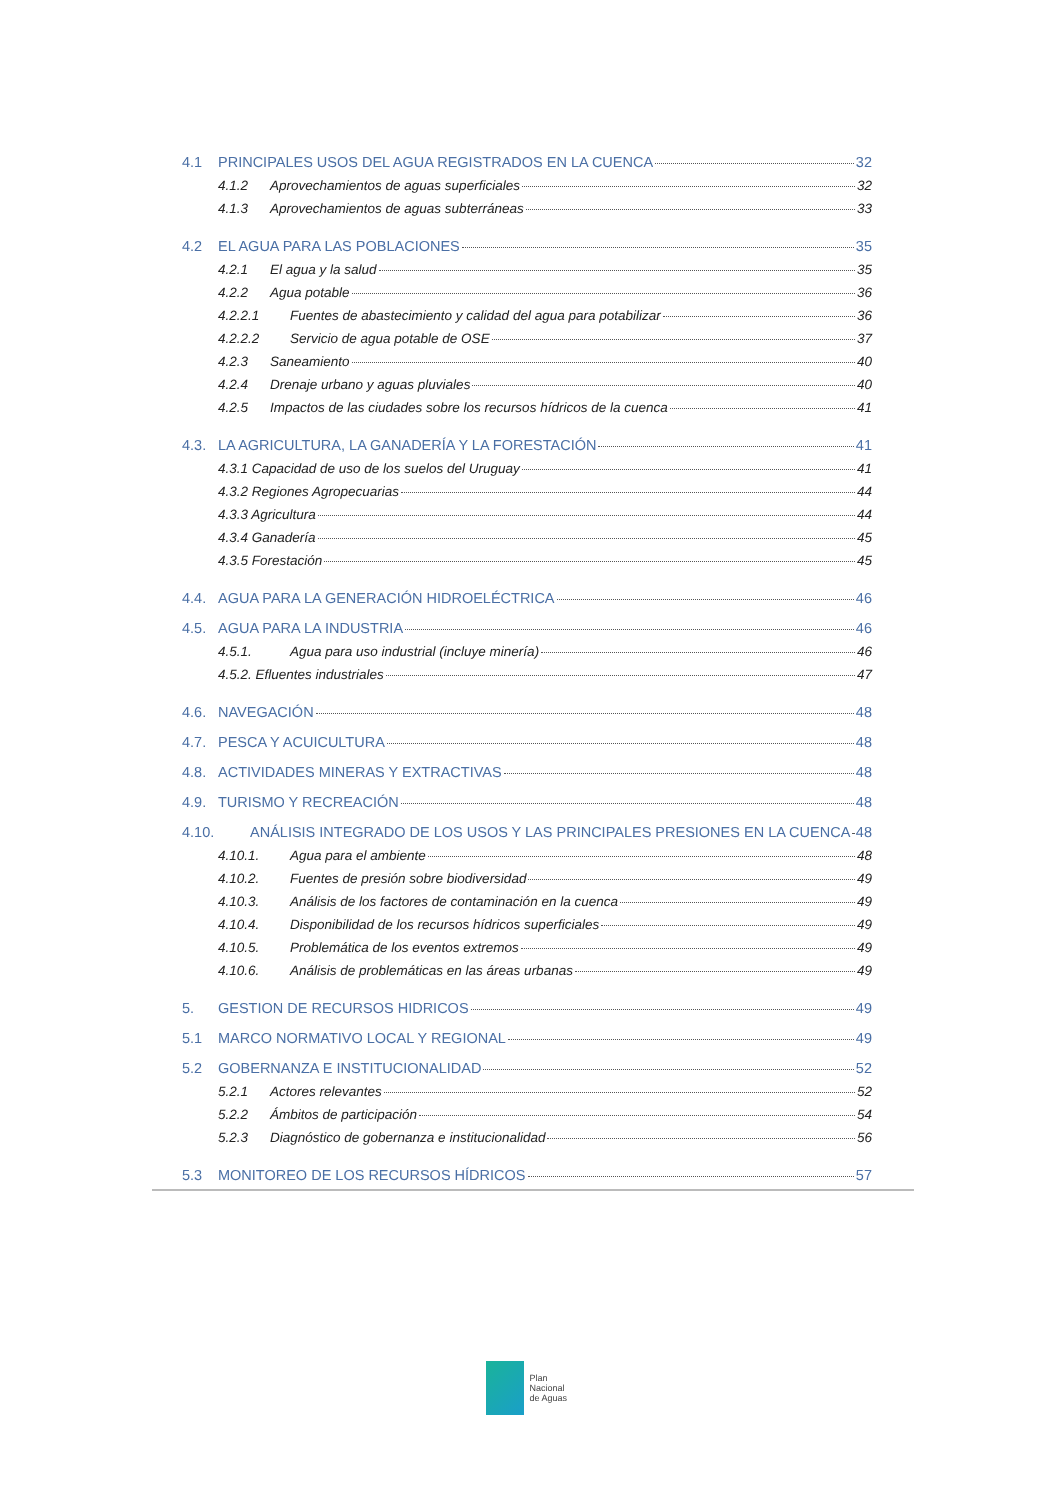4.1 PRINCIPALES USOS DEL AGUA REGISTRADOS EN LA CUENCA 32
4.1.2 Aprovechamientos de aguas superficiales 32
4.1.3 Aprovechamientos de aguas subterráneas 33
4.2 EL AGUA PARA LAS POBLACIONES 35
4.2.1 El agua y la salud 35
4.2.2 Agua potable 36
4.2.2.1 Fuentes de abastecimiento y calidad del agua para potabilizar 36
4.2.2.2 Servicio de agua potable de OSE 37
4.2.3 Saneamiento 40
4.2.4 Drenaje urbano y aguas pluviales 40
4.2.5 Impactos de las ciudades sobre los recursos hídricos de la cuenca 41
4.3. LA AGRICULTURA, LA GANADERÍA Y LA FORESTACIÓN 41
4.3.1 Capacidad de uso de los suelos del Uruguay 41
4.3.2 Regiones Agropecuarias 44
4.3.3 Agricultura 44
4.3.4 Ganadería 45
4.3.5 Forestación 45
4.4. AGUA PARA LA GENERACIÓN HIDROELÉCTRICA 46
4.5. AGUA PARA LA INDUSTRIA 46
4.5.1. Agua para uso industrial (incluye minería) 46
4.5.2. Efluentes industriales 47
4.6. NAVEGACIÓN 48
4.7. PESCA Y ACUICULTURA 48
4.8. ACTIVIDADES MINERAS Y EXTRACTIVAS 48
4.9. TURISMO Y RECREACIÓN 48
4.10. ANÁLISIS INTEGRADO DE LOS USOS Y LAS PRINCIPALES PRESIONES EN LA CUENCA 48
4.10.1. Agua para el ambiente 48
4.10.2. Fuentes de presión sobre biodiversidad 49
4.10.3. Análisis de los factores de contaminación en la cuenca 49
4.10.4. Disponibilidad de los recursos hídricos superficiales 49
4.10.5. Problemática de los eventos extremos 49
4.10.6. Análisis de problemáticas en las áreas urbanas 49
5. GESTION DE RECURSOS HIDRICOS 49
5.1 MARCO NORMATIVO LOCAL Y REGIONAL 49
5.2 GOBERNANZA E INSTITUCIONALIDAD 52
5.2.1 Actores relevantes 52
5.2.2 Ámbitos de participación 54
5.2.3 Diagnóstico de gobernanza e institucionalidad 56
5.3 MONITOREO DE LOS RECURSOS HÍDRICOS 57
Plan
Nacional
de Aguas